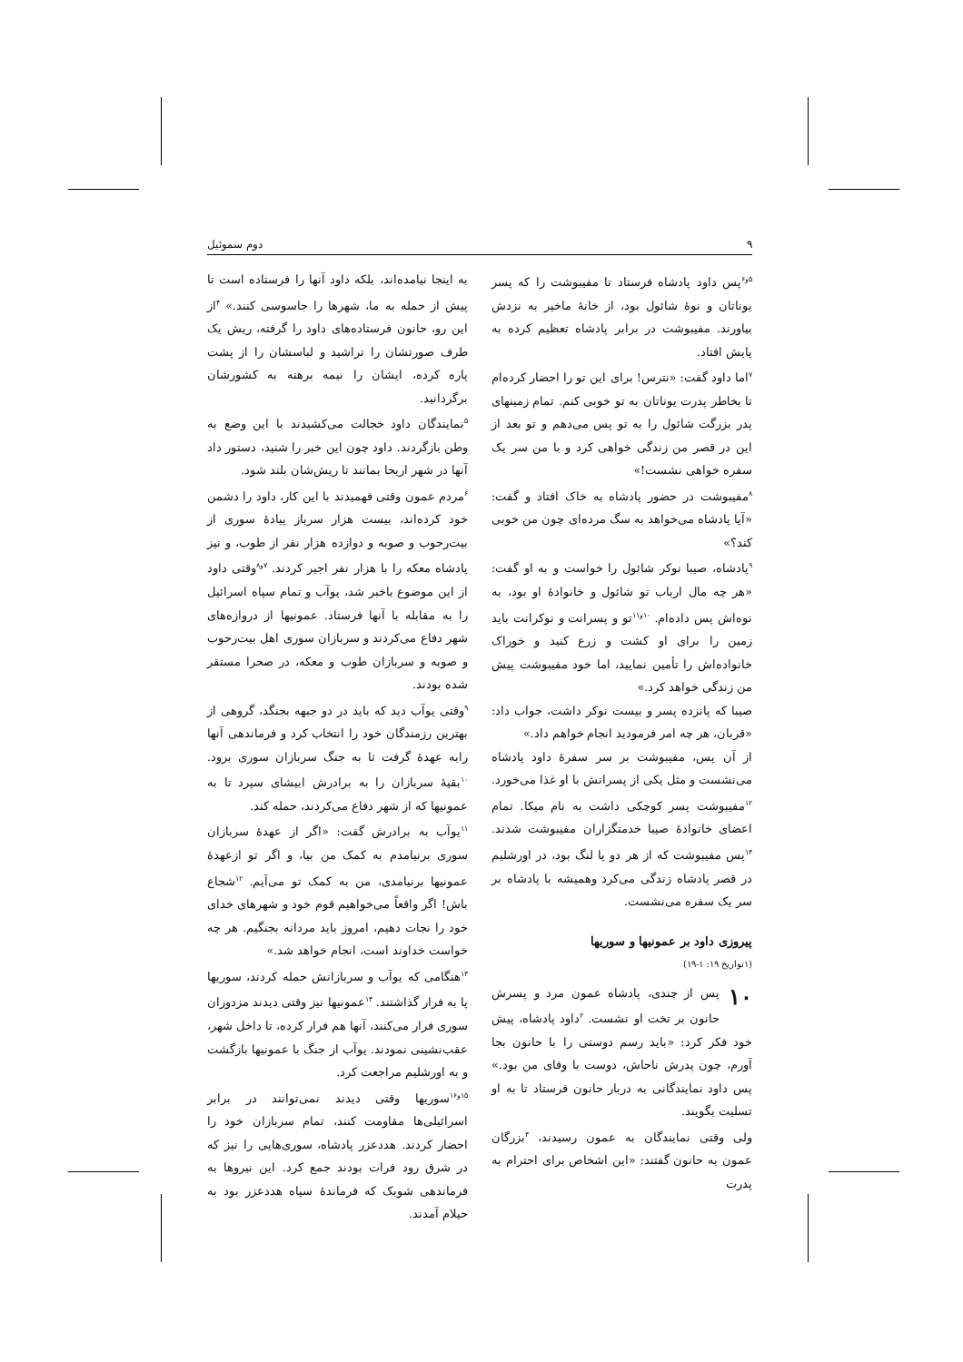۹ دوم سموئیل
<sup>۵و۶</sup>پس داود پادشاه فرستاد تا مفیبوشت را که پسر یوناتان و نوهٔ شائول بود، از خانهٔ ماخیر به نزدش بیاورند. مفیبوشت در برابر پادشاه تعظیم کرده به پایش افتاد.
<sup>۷</sup> اما داود گفت: «نترس! برای این تو را احضار کرده‌ام تا بخاطر پدرت یوناتان به تو خوبی کنم. تمام زمینهای پدر بزرگت شائول را به تو پس می‌دهم و تو بعد از این در قصر من زندگی خواهی کرد و با من سر یک سفره خواهی نشست!»
<sup>۸</sup> مفیبوشت در حضور پادشاه به خاک افتاد و گفت: «آیا پادشاه می‌خواهد به سگ مرده‌ای چون من خوبی کند؟»
<sup>۹</sup> پادشاه، صیبا نوکر شائول را خواست و به او گفت: «هر چه مال ارباب تو شائول و خانوادهٔ او بود، به نوه‌اش پس داده‌ام. <sup>۱۰و۱۱</sup>تو و پسرانت و نوکرانت باید زمین را برای او کشت و زرع کنید و خوراک خانواده‌اش را تأمین نمایید، اما خود مفیبوشت پیش من زندگی خواهد کرد.»
صیبا که پانزده پسر و بیست نوکر داشت، جواب داد: «قربان، هر چه امر فرمودید انجام خواهم داد.»
از آن پس، مفیبوشت بر سر سفرهٔ داود پادشاه می‌نشست و مثل یکی از پسرانش با او غذا می‌خورد. <sup>۱۲</sup>مفیبوشت پسر کوچکی داشت به نام میکا. تمام اعضای خانوادهٔ صیبا خدمتگزاران مفیبوشت شدند. <sup>۱۳</sup>پس مفیبوشت که از هر دو پا لنگ بود، در اورشلیم در قصر پادشاه زندگی می‌کرد وهمیشه با پادشاه بر سر یک سفره می‌نشست.
پیروزی داود بر عمونیها و سوریها
(۱تواریخ ۱۹: ۱-۱۹)
۱۰ پس از چندی، پادشاه عمون مرد و پسرش حانون بر تخت او نشست. <sup>۲</sup>داود پادشاه، پیش خود فکر کرد: «باید رسم دوستی را با حانون بجا آورم، چون پدرش ناحاش، دوست با وفای من بود.» پس داود نمایندگانی به دربار حانون فرستاد تا به او تسلیت بگویند.
ولی وقتی نمایندگان به عمون رسیدند، <sup>۳</sup>بزرگان عمون به حانون گفتند: «این اشخاص برای احترام به پدرت
به اینجا نیامده‌اند، بلکه داود آنها را فرستاده است تا پیش از حمله به ما، شهرها را جاسوسی کنند.» <sup>۴</sup>از این رو، حانون فرستاده‌های داود را گرفته، ریش یک طرف صورتشان را تراشید و لباسشان را از پشت پاره کرده، ایشان را نیمه برهنه به کشورشان برگردانید.
<sup>۵</sup> نمایندگان داود خجالت می‌کشیدند با این وضع به وطن بازگردند. داود چون این خبر را شنید، دستور داد آنها در شهر اریحا بمانند تا ریش‌شان بلند شود.
<sup>۶</sup> مردم عمون وقتی فهمیدند با این کار، داود را دشمن خود کرده‌اند، بیست هزار سرباز پیادهٔ سوری از بیت‌رحوب و صوبه و دوازده هزار نفر از طوب، و نیز پادشاه معکه را با هزار نفر اجیر کردند. <sup>۷و۸</sup>وقتی داود از این موضوع باخبر شد، یوآب و تمام سپاه اسرائیل را به مقابله با آنها فرستاد. عمونیها از دروازه‌های شهر دفاع می‌کردند و سربازان سوری اهل بیت‌رحوب و صوبه و سربازان طوب و معکه، در صحرا مستقر شده بودند.
<sup>۹</sup> وقتی یوآب دید که باید در دو جبهه بجنگد، گروهی از بهترین رزمندگان خود را انتخاب کرد و فرماندهی آنها رابه عهدهٔ گرفت تا به جنگ سربازان سوری برود. <sup>۱۰</sup>بقیهٔ سربازان را به برادرش ابیشای سپرد تا به عمونیها که از شهر دفاع می‌کردند، حمله کند.
<sup>۱۱</sup> یوآب به برادرش گفت: «اگر از عهدهٔ سربازان سوری برنیامدم به کمک من بیا، و اگر تو ازعهدهٔ عمونیها برنیامدی، من به کمک تو می‌آیم. <sup>۱۲</sup>شجاع باش! اگر واقعاً می‌خواهیم قوم خود و شهرهای خدای خود را نجات دهیم، امروز باید مردانه بجنگیم. هر چه خواست خداوند است، انجام خواهد شد.»
<sup>۱۳</sup> هنگامی که یوآب و سربازانش حمله کردند، سوریها پا به فرار گذاشتند. <sup>۱۴</sup>عمونیها نیز وقتی دیدند مزدوران سوری فرار می‌کنند، آنها هم فرار کرده، تا داخل شهر، عقب‌نشینی نمودند. یوآب از جنگ با عمونیها بازگشت و به اورشلیم مراجعت کرد.
<sup>۱۵و۱۶</sup>سوریها وقتی دیدند نمی‌توانند در برابر اسرائیلی‌ها مقاومت کنند، تمام سربازان خود را احضار کردند. هددعزر پادشاه، سوری‌هایی را نیز که در شرق رود فرات بودند جمع کرد. این نیروها به فرماندهی شوبک که فرماندهٔ سپاه هددعزر بود به حیلام آمدند.